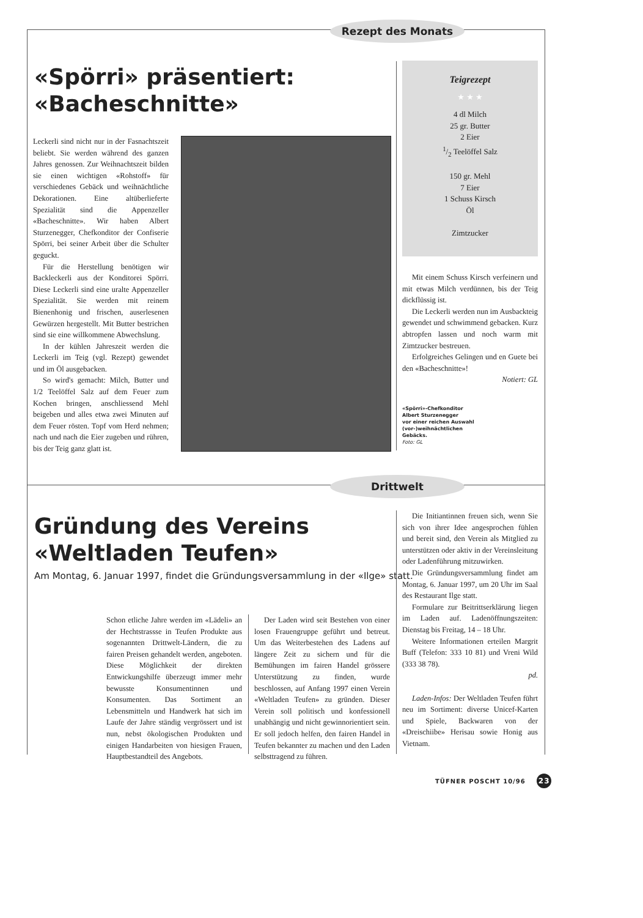Rezept des Monats
«Spörri» präsentiert:
«Bacheschnitte»
Leckerli sind nicht nur in der Fasnachtszeit beliebt. Sie werden während des ganzen Jahres genossen. Zur Weihnachtszeit bilden sie einen wichtigen «Rohstoff» für verschiedenes Gebäck und weihnächtliche Dekorationen. Eine altüberlieferte Spezialität sind die Appenzeller «Bacheschnitte». Wir haben Albert Sturzenegger, Chefkonditor der Confiserie Spörri, bei seiner Arbeit über die Schulter geguckt.
Für die Herstellung benötigen wir Backleckerli aus der Konditorei Spörri. Diese Leckerli sind eine uralte Appenzeller Spezialität. Sie werden mit reinem Bienenhonig und frischen, auserlesenen Gewürzen hergestellt. Mit Butter bestrichen sind sie eine willkommene Abwechslung.
In der kühlen Jahreszeit werden die Leckerli im Teig (vgl. Rezept) gewendet und im Öl ausgebacken.
So wird's gemacht: Milch, Butter und 1/2 Teelöffel Salz auf dem Feuer zum Kochen bringen, anschliessend Mehl beigeben und alles etwa zwei Minuten auf dem Feuer rösten. Topf vom Herd nehmen; nach und nach die Eier zugeben und rühren, bis der Teig ganz glatt ist.
Teigrezept
★ ★ ★
4 dl Milch
25 gr. Butter
2 Eier
1/2 Teelöffel Salz
150 gr. Mehl
7 Eier
1 Schuss Kirsch
Öl
Zimtzucker
Mit einem Schuss Kirsch verfeinern und mit etwas Milch verdünnen, bis der Teig dickflüssig ist.
Die Leckerli werden nun im Ausbackteig gewendet und schwimmend gebacken. Kurz abtropfen lassen und noch warm mit Zimtzucker bestreuen.
Erfolgreiches Gelingen und en Guete bei den «Bacheschnitte»!
Notiert: GL
«Spörri»-Chefkonditor
Albert Sturzenegger
vor einer reichen Auswahl
(vor-)weihnächtlichen
Gebäcks.
Foto: GL
Drittwelt
Gründung des Vereins
«Weltladen Teufen»
Am Montag, 6. Januar 1997, findet die Gründungsversammlung in der «Ilge» statt.
Schon etliche Jahre werden im «Lädeli» an der Hechtstrassse in Teufen Produkte aus sogenannten Drittwelt-Ländern, die zu fairen Preisen gehandelt werden, angeboten. Diese Möglichkeit der direkten Entwickungshilfe überzeugt immer mehr bewusste Konsumentinnen und Konsumenten. Das Sortiment an Lebensmitteln und Handwerk hat sich im Laufe der Jahre ständig vergrössert und ist nun, nebst ökologischen Produkten und einigen Handarbeiten von hiesigen Frauen, Hauptbestandteil des Angebots.
Der Laden wird seit Bestehen von einer losen Frauengruppe geführt und betreut. Um das Weiterbestehen des Ladens auf längere Zeit zu sichern und für die Bemühungen im fairen Handel grössere Unterstützung zu finden, wurde beschlossen, auf Anfang 1997 einen Verein «Weltladen Teufen» zu gründen. Dieser Verein soll politisch und konfessionell unabhängig und nicht gewinnorientiert sein. Er soll jedoch helfen, den fairen Handel in Teufen bekannter zu machen und den Laden selbsttragend zu führen.
Die Initiantinnen freuen sich, wenn Sie sich von ihrer Idee angesprochen fühlen und bereit sind, den Verein als Mitglied zu unterstützen oder aktiv in der Vereinsleitung oder Ladenführung mitzuwirken.
Die Gründungsversammlung findet am Montag, 6. Januar 1997, um 20 Uhr im Saal des Restaurant Ilge statt.
Formulare zur Beitrittserklärung liegen im Laden auf. Ladenöffnungszeiten: Dienstag bis Freitag, 14 – 18 Uhr.
Weitere Informationen erteilen Margrit Buff (Telefon: 333 10 81) und Vreni Wild (333 38 78).
pd.
Laden-Infos: Der Weltladen Teufen führt neu im Sortiment: diverse Unicef-Karten und Spiele, Backwaren von der «Dreischiibe» Herisau sowie Honig aus Vietnam.
TÜFNER POSCHT 10/96 23